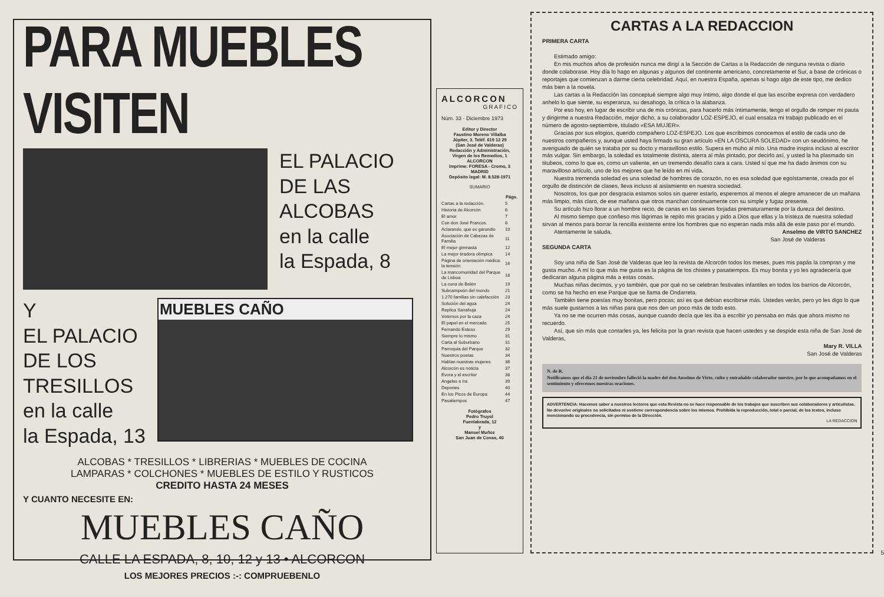PARA MUEBLES VISITEN
EL PALACIO
DE LAS
ALCOBAS
en la calle
la Espada, 8
Y
EL PALACIO
DE LOS
TRESILLOS
en la calle
la Espada, 13
MUEBLES CAÑO
ALCOBAS * TRESILLOS * LIBRERIAS * MUEBLES DE COCINA
LAMPARAS * COLCHONES * MUEBLES DE ESTILO Y RUSTICOS
CREDITO HASTA 24 MESES
Y CUANTO NECESITE EN:
MUEBLES CAÑO
CALLE LA ESPADA, 8, 10, 12 y 13 • ALCORCON
LOS MEJORES PRECIOS :-: COMPRUEBENLO
ALCORCON
GRAFICO
Núm. 33 · Diciembre 1973
Editor y Director
Faustino Moreno Villalba
Júpiter, 3. Teléf. 619 12 29
(San José de Valderas)
Redacción y Administración,
Virgen de los Remedios, 1
ALCORCON
Imprime: FORESA - Cromo, 3
MADRID
Depósito legal: M. 8.528-1971
SUMARIO
| | Págs. |
| --- | --- |
| Cartas a la redacción. | 5 |
| Historia de Alcorcón | 6 |
| El amor | 7 |
| Con don José Francos. | 8 |
| Aclarando, que es garundio | 10 |
| Asociación de Cabezas de Familia | 11 |
| El mejor gimnasta | 12 |
| La mejor tiradora olímpica | 14 |
| Página de orientación médica: la tensión | 16 |
| La mancomunidad del Parque de Lisboa | 18 |
| La cuna de Belén | 19 |
| Subcampeón del mundo | 21 |
| 1.270 familias sin calefacción | 23 |
| Solución del agua | 24 |
| Replica Sanahuja | 24 |
| Votemos por la caza | 24 |
| El papel en el mercado | 25 |
| Fernando Esteso | 29 |
| Siempre lo mismo | 31 |
| Carta al Suburbano | 31 |
| Parroquia del Parque | 32 |
| Nuestros poetas | 34 |
| Hablan nuestras mujeres | 36 |
| Alcorcón es noticia | 37 |
| Evora y el escritor | 38 |
| Angeles e Ira | 39 |
| Deportes | 40 |
| En los Picos de Europa | 44 |
| Pasatiempos | 47 |
Fotógrafos
Pedro Truyol
Fuenlabrada, 12
y
Manuel Muñoz
San Juan de Covas, 40
CARTAS A LA REDACCION
PRIMERA CARTA
Estimado amigo:
En mis muchos años de profesión nunca me dirigí a la Sección de Cartas a la Redacción de ninguna revista o diario donde colaborase. Hoy día lo hago en algunas y algunos del continente americano, concretamente el Sur, a base de crónicas o reportajes que comienzan a darme cierta celebridad. Aquí, en nuestra España, apenas si hago algo de este tipo, me dedico más bien a la novela.
Las cartas a la Redacción las conceptué siempre algo muy íntimo, algo donde el que las escribe expresa con verdadero anhelo lo que siente, su esperanza, su desahogo, la crítica o la alabanza.
Por eso hoy, en lugar de escribir una de mis crónicas, para hacerlo más íntimamente, tengo el orgullo de romper mi pauta y dirigirme a nuestra Redacción, mejor dicho, a su colaborador LOZ-ESPEJO, el cual ensalza mi trabajo publicado en el número de agosto-septiembre, titulado «ESA MUJER».
Gracias por sus elogios, querido compañero LOZ-ESPEJO. Los que escribimos conocemos el estilo de cada uno de nuestros compañeros y, aunque usted haya firmado su gran artículo «EN LA OSCURA SOLEDAD» con un seudónimo, he averiguado de quién se trataba por su docto y maravilloso estilo. Supera en muho al mío. Una madre inspira incluso al escritor más vulgar. Sin embargo, la soledad es totalmente distinta, aterra al más pintado, por decirlo así, y usted la ha plasmado sin titubeos, como lo que es, como un valiente, en un tremendo desafío cara a cara. Usted sí que me ha dado ánimos con su maravilloso artículo, uno de los mejores que he leído en mi vida.
Nuestra tremenda soledad es una soledad de hombres de corazón, no es esa soledad que egoístamente, creada por el orgullo de distinción de clases, lleva incluso al aislamiento en nuestra sociedad.
Nosotros, los que por desgracia estamos solos sin querer estarlo, esperemos al menos el alegre amanecer de un mañana más limpio, más claro, de ese mañana que otros manchan continuamente con su simple y fugaz presente.
Su artículo hizo llorar a un hombre recio, de canas en las sienes forjadas prematuramente por la dureza del destino.
Al mismo tiempo que confieso mis lágrimas le repito mis gracias y pido a Dios que ellas y la tristeza de nuestra soledad sirvan al menos para borrar la rencilla existente entre los hombres que no esperan nada más allá de este paso por el mundo.
Atentamente le saluda, Anselmo de VIRTO SANCHEZ
San José de Valderas
SEGUNDA CARTA
Soy una niña de San José de Valderas que leo la revista de Alcorcón todos los meses, pues mis papás la compran y me gusta mucho. A mí lo que más me gusta es la página de los chistes y pasatiempos. Es muy bonita y yo les agradecería que dedicaran alguna página más a estas cosas.
Muchas niñas decimos, y yo también, que por qué no se celebran festivales infantiles en todos los barrios de Alcorcón, como se ha hecho en ese Parque que se llama de Ondarreta.
También tiene poesías muy bonitas, pero pocas; así es que debían escribirse más. Ustedes verán, pero yo les digo lo que más suele gustarnos a las niñas para que nos den un poco más de todo esto.
Ya no se me ocurren más cosas, aunque cuando decía que les iba a escribir yo pensaba en más que ahora mismo no recuerdo.
Así, que sin más que contarles ya, les felicita por la gran revista que hacen ustedes y se despide esta niña de San José de Valderas,
Mary R. VILLA
San José de Valderas
N. de R.
Notificamos que el día 21 de noviembre falleció la madre del don Anselmo de Virto, culto y entrañable colaborador nuestro, por lo que acompañamos en el sentimiento y ofrecemos nuestras oraciones.
ADVERTENCIA: Hacemos saber a nuestros lectores que esta Revista no se hace responsable de los trabajos que suscriben sus colaboradores y articulistas. No devuelve originales no solicitados ni sostiene correspondencia sobre los mismos. Prohibida la reproducción, total o parcial, de los textos, incluso mencionando su procedencia, sin permiso de la Dirección.
LA REDACCION
5